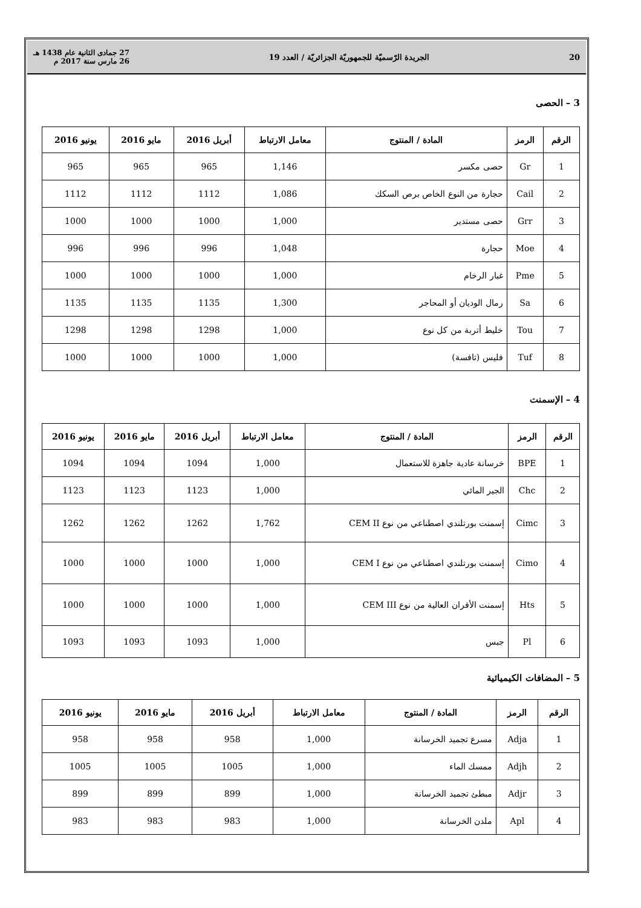20 الجريدة الرّسميّة للجمهوريّة الجزائريّة / العدد 19 27 جمادى الثانية عام 1438 هـ
26 مارس سنة 2017 م
3 – الحصى
| الرقم | الرمز | المادة / المنتوج | معامل الارتباط | أبريل 2016 | مايو 2016 | يونيو 2016 |
| --- | --- | --- | --- | --- | --- | --- |
| 1 | Gr | حصى مكسر | 1,146 | 965 | 965 | 965 |
| 2 | Cail | حجارة من النوع الخاص برص السكك | 1,086 | 1112 | 1112 | 1112 |
| 3 | Grr | حصى مستدير | 1,000 | 1000 | 1000 | 1000 |
| 4 | Moe | حجارة | 1,048 | 996 | 996 | 996 |
| 5 | Pme | غبار الرخام | 1,000 | 1000 | 1000 | 1000 |
| 6 | Sa | رمال الوديان أو المحاجر | 1,300 | 1135 | 1135 | 1135 |
| 7 | Tou | خليط أتربة من كل نوع | 1,000 | 1298 | 1298 | 1298 |
| 8 | Tuf | فليس (تافسة) | 1,000 | 1000 | 1000 | 1000 |
4 – الإسمنت
| الرقم | الرمز | المادة / المنتوج | معامل الارتباط | أبريل 2016 | مايو 2016 | يونيو 2016 |
| --- | --- | --- | --- | --- | --- | --- |
| 1 | BPE | خرسانة عادية جاهزة للاستعمال | 1,000 | 1094 | 1094 | 1094 |
| 2 | Chc | الجير المائي | 1,000 | 1123 | 1123 | 1123 |
| 3 | Cimc | إسمنت بورتلندي اصطناعي من نوع CEM II | 1,762 | 1262 | 1262 | 1262 |
| 4 | Cimo | إسمنت بورتلندي اصطناعي من نوع CEM I | 1,000 | 1000 | 1000 | 1000 |
| 5 | Hts | إسمنت الأفران العالية من نوع CEM III | 1,000 | 1000 | 1000 | 1000 |
| 6 | Pl | جبس | 1,000 | 1093 | 1093 | 1093 |
5 – المضافات الكيميائية
| الرقم | الرمز | المادة / المنتوج | معامل الارتباط | أبريل 2016 | مايو 2016 | يونيو 2016 |
| --- | --- | --- | --- | --- | --- | --- |
| 1 | Adja | مسرع تجميد الخرسانة | 1,000 | 958 | 958 | 958 |
| 2 | Adjh | ممسك الماء | 1,000 | 1005 | 1005 | 1005 |
| 3 | Adjr | مبطئ تجميد الخرسانة | 1,000 | 899 | 899 | 899 |
| 4 | Apl | ملدن الخرسانة | 1,000 | 983 | 983 | 983 |